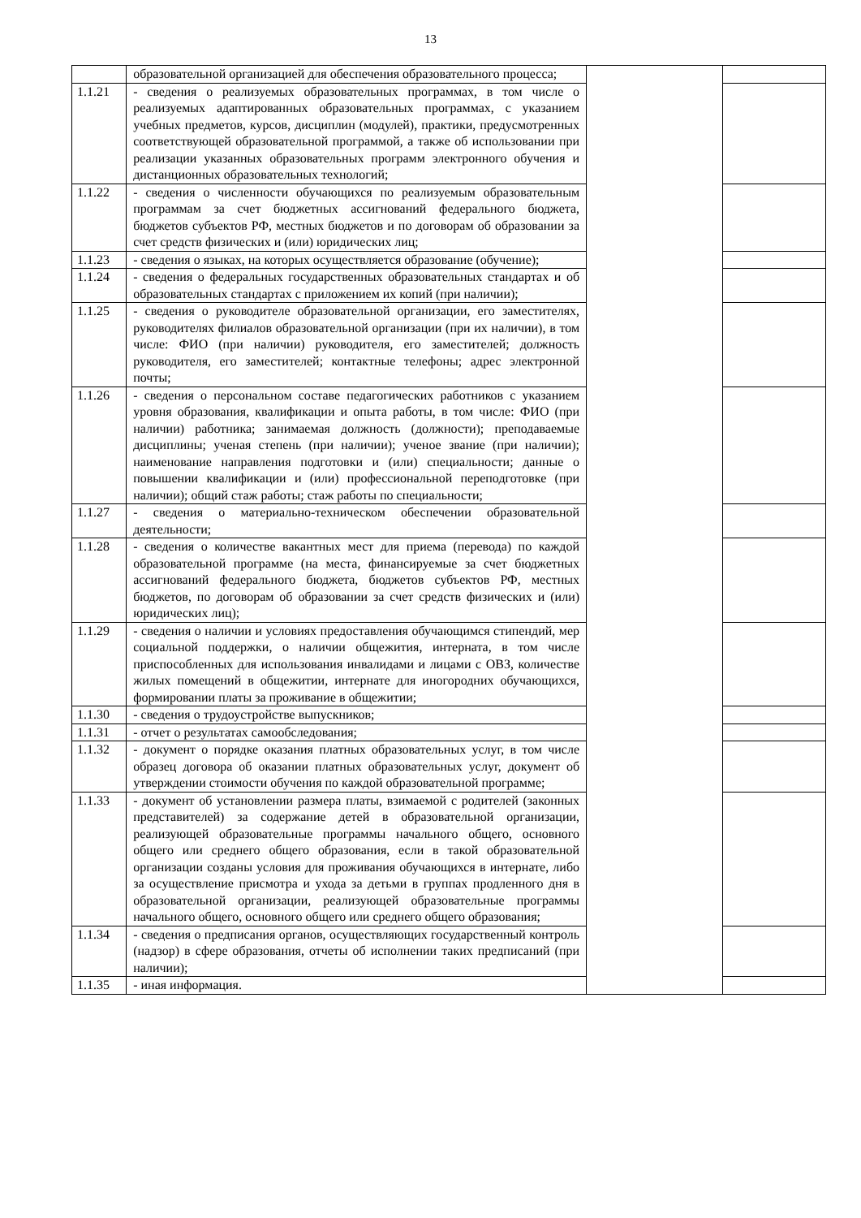13
| | образовательной организацией для обеспечения образовательного процесса; | | |
| 1.1.21 | - сведения о реализуемых образовательных программах, в том числе о реализуемых адаптированных образовательных программах, с указанием учебных предметов, курсов, дисциплин (модулей), практики, предусмотренных соответствующей образовательной программой, а также об использовании при реализации указанных образовательных программ электронного обучения и дистанционных образовательных технологий; | | |
| 1.1.22 | - сведения о численности обучающихся по реализуемым образовательным программам за счет бюджетных ассигнований федерального бюджета, бюджетов субъектов РФ, местных бюджетов и по договорам об образовании за счет средств физических и (или) юридических лиц; | | |
| 1.1.23 | - сведения о языках, на которых осуществляется образование (обучение); | | |
| 1.1.24 | - сведения о федеральных государственных образовательных стандартах и об образовательных стандартах с приложением их копий (при наличии); | | |
| 1.1.25 | - сведения о руководителе образовательной организации, его заместителях, руководителях филиалов образовательной организации (при их наличии), в том числе: ФИО (при наличии) руководителя, его заместителей; должность руководителя, его заместителей; контактные телефоны; адрес электронной почты; | | |
| 1.1.26 | - сведения о персональном составе педагогических работников с указанием уровня образования, квалификации и опыта работы, в том числе: ФИО (при наличии) работника; занимаемая должность (должности); преподаваемые дисциплины; ученая степень (при наличии); ученое звание (при наличии); наименование направления подготовки и (или) специальности; данные о повышении квалификации и (или) профессиональной переподготовке (при наличии); общий стаж работы; стаж работы по специальности; | | |
| 1.1.27 | - сведения о материально-техническом обеспечении образовательной деятельности; | | |
| 1.1.28 | - сведения о количестве вакантных мест для приема (перевода) по каждой образовательной программе (на места, финансируемые за счет бюджетных ассигнований федерального бюджета, бюджетов субъектов РФ, местных бюджетов, по договорам об образовании за счет средств физических и (или) юридических лиц); | | |
| 1.1.29 | - сведения о наличии и условиях предоставления обучающимся стипендий, мер социальной поддержки, о наличии общежития, интерната, в том числе приспособленных для использования инвалидами и лицами с ОВЗ, количестве жилых помещений в общежитии, интернате для иногородних обучающихся, формировании платы за проживание в общежитии; | | |
| 1.1.30 | - сведения о трудоустройстве выпускников; | | |
| 1.1.31 | - отчет о результатах самообследования; | | |
| 1.1.32 | - документ о порядке оказания платных образовательных услуг, в том числе образец договора об оказании платных образовательных услуг, документ об утверждении стоимости обучения по каждой образовательной программе; | | |
| 1.1.33 | - документ об установлении размера платы, взимаемой с родителей (законных представителей) за содержание детей в образовательной организации, реализующей образовательные программы начального общего, основного общего или среднего общего образования, если в такой образовательной организации созданы условия для проживания обучающихся в интернате, либо за осуществление присмотра и ухода за детьми в группах продленного дня в образовательной организации, реализующей образовательные программы начального общего, основного общего или среднего общего образования; | | |
| 1.1.34 | - сведения о предписания органов, осуществляющих государственный контроль (надзор) в сфере образования, отчеты об исполнении таких предписаний (при наличии); | | |
| 1.1.35 | - иная информация. | | |